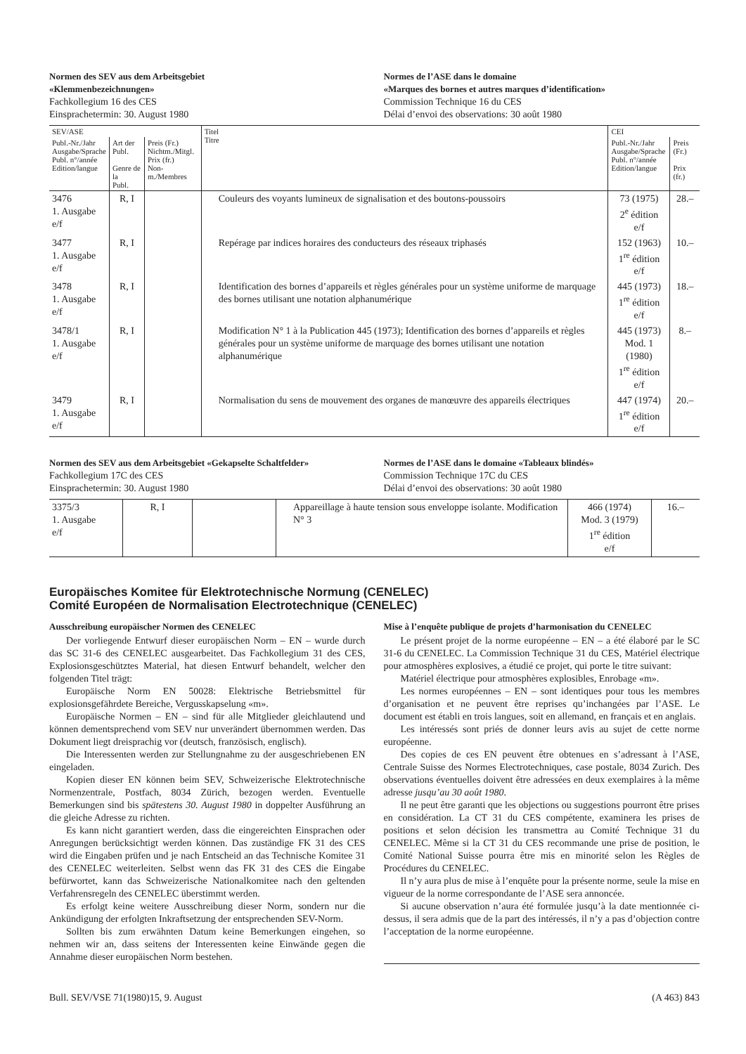Normen des SEV aus dem Arbeitsgebiet
«Klemmenbezeichnungen»
Fachkollegium 16 des CES
Einsprachetermin: 30. August 1980
Normes de l’ASE dans le domaine
«Marques des bornes et autres marques d’identification»
Commission Technique 16 du CES
Délai d’envoi des observations: 30 août 1980
| SEV/ASE | | | Titel Titre | CEI | |
| --- | --- | --- | --- | --- | --- |
| Publ.-Nr./Jahr Ausgabe/Sprache Publ. n°/année Edition/langue | Art der Publ. Genre de la Publ. | Preis (Fr.) Nichtm./Mitgl. Prix (fr.) Non-m./Membres | | Publ.-Nr./Jahr Ausgabe/Sprache Publ. n°/année Edition/langue | Preis (Fr.) Prix (fr.) |
| 3476 1. Ausgabe e/f | R, I | | Couleurs des voyants lumineux de signalisation et des boutons-poussoirs | 73 (1975) 2<sup>e</sup> édition e/f | 28.– |
| 3477 1. Ausgabe e/f | R, I | | Repérage par indices horaires des conducteurs des réseaux triphasés | 152 (1963) 1<sup>re</sup> édition e/f | 10.– |
| 3478 1. Ausgabe e/f | R, I | | Identification des bornes d’appareils et règles générales pour un système uniforme de marquage des bornes utilisant une notation alphanumérique | 445 (1973) 1<sup>re</sup> édition e/f | 18.– |
| 3478/1 1. Ausgabe e/f | R, I | | Modification N° 1 à la Publication 445 (1973); Identification des bornes d’appareils et règles générales pour un système uniforme de marquage des bornes utilisant une notation alphanumérique | 445 (1973) Mod. 1 (1980) 1<sup>re</sup> édition e/f | 8.– |
| 3479 1. Ausgabe e/f | R, I | | Normalisation du sens de mouvement des organes de manœuvre des appareils électriques | 447 (1974) 1<sup>re</sup> édition e/f | 20.– |
Normen des SEV aus dem Arbeitsgebiet «Gekapselte Schaltfelder»
Fachkollegium 17C des CES
Einsprachetermin: 30. August 1980
Normes de l’ASE dans le domaine «Tableaux blindés»
Commission Technique 17C du CES
Délai d’envoi des observations: 30 août 1980
| 3375/3 1. Ausgabe e/f | R, I | | Appareillage à haute tension sous enveloppe isolante. Modification N° 3 | 466 (1974) Mod. 3 (1979) 1<sup>re</sup> édition e/f | 16.– |
Europäisches Komitee für Elektrotechnische Normung (CENELEC)
Comité Européen de Normalisation Electrotechnique (CENELEC)
Ausschreibung europäischer Normen des CENELEC
Der vorliegende Entwurf dieser europäischen Norm – EN – wurde durch das SC 31-6 des CENELEC ausgearbeitet. Das Fachkollegium 31 des CES, Explosionsgeschütztes Material, hat diesen Entwurf behandelt, welcher den folgenden Titel trägt:
Europäische Norm EN 50028: Elektrische Betriebsmittel für explosionsgefährdete Bereiche, Vergusskapselung «m».
Europäische Normen – EN – sind für alle Mitglieder gleichlautend und können dementsprechend vom SEV nur unverändert übernommen werden. Das Dokument liegt dreisprachig vor (deutsch, französisch, englisch).
Die Interessenten werden zur Stellungnahme zu der ausgeschriebenen EN eingeladen.
Kopien dieser EN können beim SEV, Schweizerische Elektrotechnische Normenzentrale, Postfach, 8034 Zürich, bezogen werden. Eventuelle Bemerkungen sind bis spätestens 30. August 1980 in doppelter Ausführung an die gleiche Adresse zu richten.
Es kann nicht garantiert werden, dass die eingereichten Einsprachen oder Anregungen berücksichtigt werden können. Das zuständige FK 31 des CES wird die Eingaben prüfen und je nach Entscheid an das Technische Komitee 31 des CENELEC weiterleiten. Selbst wenn das FK 31 des CES die Eingabe befürwortet, kann das Schweizerische Nationalkomitee nach den geltenden Verfahrensregeln des CENELEC überstimmt werden.
Es erfolgt keine weitere Ausschreibung dieser Norm, sondern nur die Ankündigung der erfolgten Inkraftsetzung der entsprechenden SEV-Norm.
Sollten bis zum erwähnten Datum keine Bemerkungen eingehen, so nehmen wir an, dass seitens der Interessenten keine Einwände gegen die Annahme dieser europäischen Norm bestehen.
Mise à l’enquête publique de projets d’harmonisation du CENELEC
Le présent projet de la norme européenne – EN – a été élaboré par le SC 31-6 du CENELEC. La Commission Technique 31 du CES, Matériel électrique pour atmosphères explosives, a étudié ce projet, qui porte le titre suivant:
Matériel électrique pour atmosphères explosibles, Enrobage «m».
Les normes européennes – EN – sont identiques pour tous les membres d’organisation et ne peuvent être reprises qu’inchangées par l’ASE. Le document est établi en trois langues, soit en allemand, en français et en anglais.
Les intéressés sont priés de donner leurs avis au sujet de cette norme européenne.
Des copies de ces EN peuvent être obtenues en s’adressant à l’ASE, Centrale Suisse des Normes Electrotechniques, case postale, 8034 Zurich. Des observations éventuelles doivent être adressées en deux exemplaires à la même adresse jusqu’au 30 août 1980.
Il ne peut être garanti que les objections ou suggestions pourront être prises en considération. La CT 31 du CES compétente, examinera les prises de positions et selon décision les transmettra au Comité Technique 31 du CENELEC. Même si la CT 31 du CES recommande une prise de position, le Comité National Suisse pourra être mis en minorité selon les Règles de Procédures du CENELEC.
Il n’y aura plus de mise à l’enquête pour la présente norme, seule la mise en vigueur de la norme correspondante de l’ASE sera annoncée.
Si aucune observation n’aura été formulée jusqu’à la date mentionnée ci-dessus, il sera admis que de la part des intéressés, il n’y a pas d’objection contre l’acceptation de la norme européenne.
Bull. SEV/VSE 71(1980)15, 9. August (A 463) 843